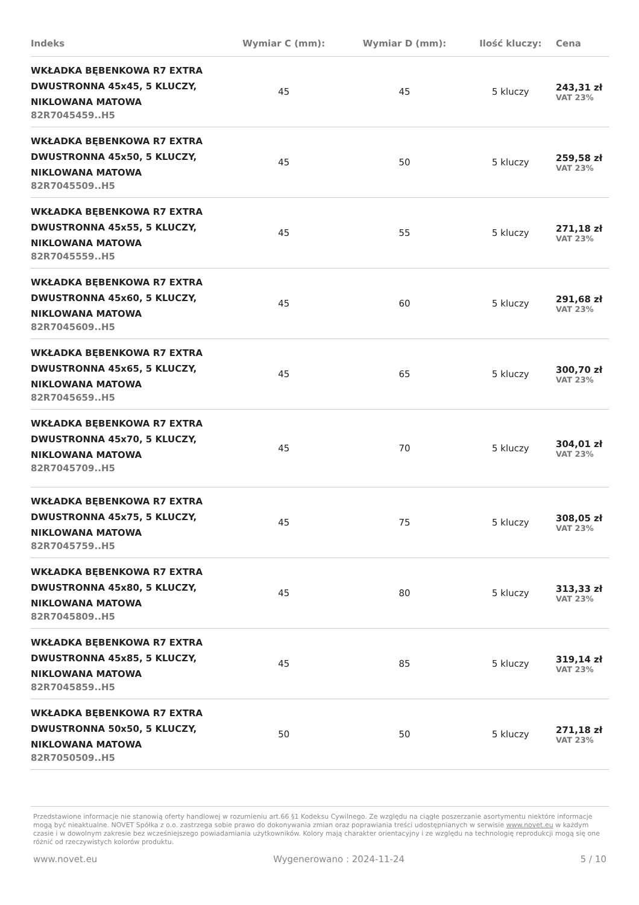| Indeks | Wymiar C (mm): | Wymiar D (mm): | Ilość kluczy: | Cena |
| --- | --- | --- | --- | --- |
| WKŁADKA BĘBENKOWA R7 EXTRA DWUSTRONNA 45x45, 5 KLUCZY, NIKLOWANA MATOWA 82R7045459..H5 | 45 | 45 | 5 kluczy | 243,31 zł VAT 23% |
| WKŁADKA BĘBENKOWA R7 EXTRA DWUSTRONNA 45x50, 5 KLUCZY, NIKLOWANA MATOWA 82R7045509..H5 | 45 | 50 | 5 kluczy | 259,58 zł VAT 23% |
| WKŁADKA BĘBENKOWA R7 EXTRA DWUSTRONNA 45x55, 5 KLUCZY, NIKLOWANA MATOWA 82R7045559..H5 | 45 | 55 | 5 kluczy | 271,18 zł VAT 23% |
| WKŁADKA BĘBENKOWA R7 EXTRA DWUSTRONNA 45x60, 5 KLUCZY, NIKLOWANA MATOWA 82R7045609..H5 | 45 | 60 | 5 kluczy | 291,68 zł VAT 23% |
| WKŁADKA BĘBENKOWA R7 EXTRA DWUSTRONNA 45x65, 5 KLUCZY, NIKLOWANA MATOWA 82R7045659..H5 | 45 | 65 | 5 kluczy | 300,70 zł VAT 23% |
| WKŁADKA BĘBENKOWA R7 EXTRA DWUSTRONNA 45x70, 5 KLUCZY, NIKLOWANA MATOWA 82R7045709..H5 | 45 | 70 | 5 kluczy | 304,01 zł VAT 23% |
| WKŁADKA BĘBENKOWA R7 EXTRA DWUSTRONNA 45x75, 5 KLUCZY, NIKLOWANA MATOWA 82R7045759..H5 | 45 | 75 | 5 kluczy | 308,05 zł VAT 23% |
| WKŁADKA BĘBENKOWA R7 EXTRA DWUSTRONNA 45x80, 5 KLUCZY, NIKLOWANA MATOWA 82R7045809..H5 | 45 | 80 | 5 kluczy | 313,33 zł VAT 23% |
| WKŁADKA BĘBENKOWA R7 EXTRA DWUSTRONNA 45x85, 5 KLUCZY, NIKLOWANA MATOWA 82R7045859..H5 | 45 | 85 | 5 kluczy | 319,14 zł VAT 23% |
| WKŁADKA BĘBENKOWA R7 EXTRA DWUSTRONNA 50x50, 5 KLUCZY, NIKLOWANA MATOWA 82R7050509..H5 | 50 | 50 | 5 kluczy | 271,18 zł VAT 23% |
Przedstawione informacje nie stanowią oferty handlowej w rozumieniu art.66 §1 Kodeksu Cywilnego. Ze względu na ciągłe poszerzanie asortymentu niektóre informacje mogą być nieaktualne. NOVET Spółka z o.o. zastrzega sobie prawo do dokonywania zmian oraz poprawiania treści udostępnianych w serwisie www.novet.eu w każdym czasie i w dowolnym zakresie bez wcześniejszego powiadamiania użytkowników. Kolory mają charakter orientacyjny i ze względu na technologię reprodukcji mogą się one różnić od rzeczywistych kolorów produktu.
www.novet.eu Wygenerowano : 2024-11-24 5 / 10